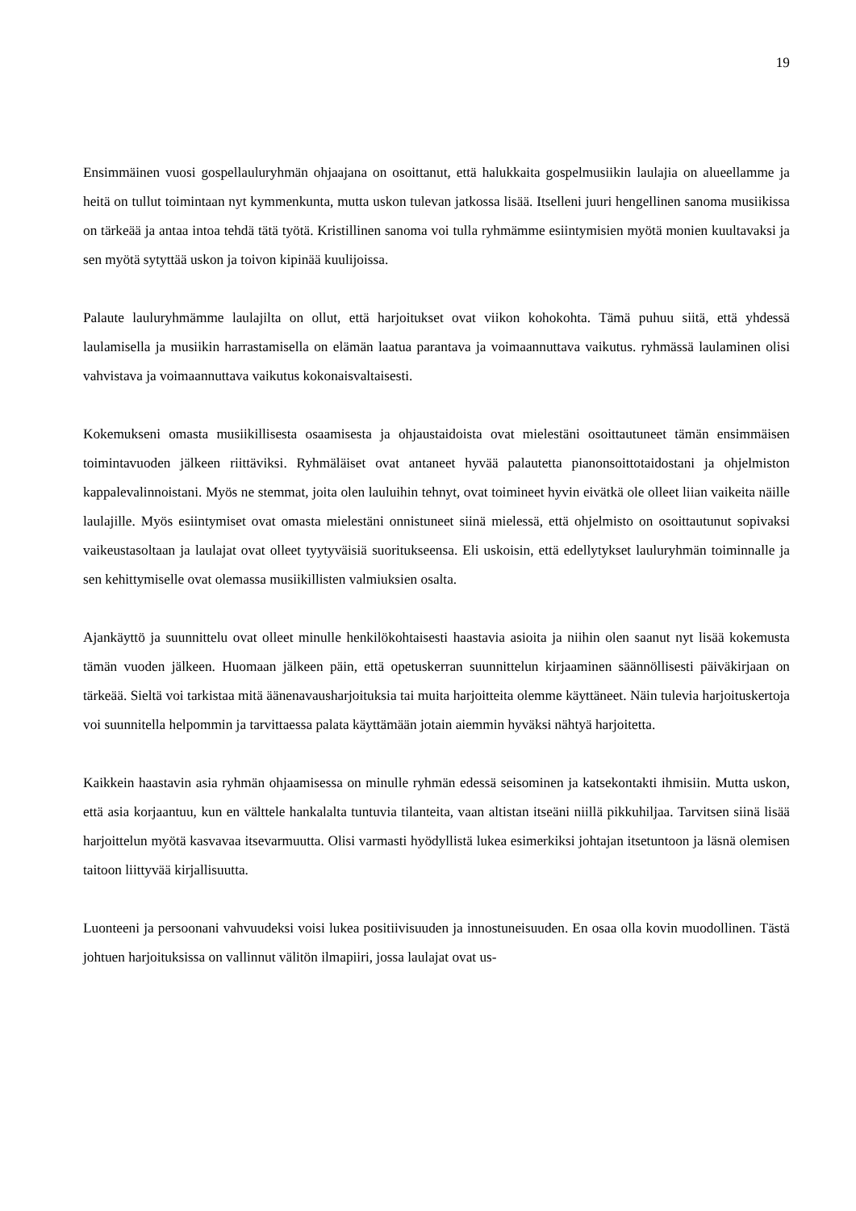19
Ensimmäinen vuosi gospellauluryhmän ohjaajana on osoittanut, että halukkaita gospelmusiikin laulajia on alueellamme ja heitä on tullut toimintaan nyt kymmenkunta, mutta uskon tulevan jatkossa lisää. Itselleni juuri hengellinen sanoma musiikissa on tärkeää ja antaa intoa tehdä tätä työtä. Kristillinen sanoma voi tulla ryhmämme esiintymisien myötä monien kuultavaksi ja sen myötä sytyttää uskon ja toivon kipinää kuulijoissa.
Palaute lauluryhmämme laulajilta on ollut, että harjoitukset ovat viikon kohokohta. Tämä puhuu siitä, että yhdessä laulamisella ja musiikin harrastamisella on elämän laatua parantava ja voimaannuttava vaikutus. ryhmässä laulaminen olisi vahvistava ja voimaannuttava vaikutus kokonaisvaltaisesti.
Kokemukseni omasta musiikillisesta osaamisesta ja ohjaustaidoista ovat mielestäni osoittautuneet tämän ensimmäisen toimintavuoden jälkeen riittäviksi. Ryhmäläiset ovat antaneet hyvää palautetta pianonsoittotaidostani ja ohjelmiston kappalevalinnoistani. Myös ne stemmat, joita olen lauluihin tehnyt, ovat toimineet hyvin eivätkä ole olleet liian vaikeita näille laulajille. Myös esiintymiset ovat omasta mielestäni onnistuneet siinä mielessä, että ohjelmisto on osoittautunut sopivaksi vaikeustasoltaan ja laulajat ovat olleet tyytyväisiä suoritukseensa. Eli uskoisin, että edellytykset lauluryhmän toiminnalle ja sen kehittymiselle ovat olemassa musiikillisten valmiuksien osalta.
Ajankäyttö ja suunnittelu ovat olleet minulle henkilökohtaisesti haastavia asioita ja niihin olen saanut nyt lisää kokemusta tämän vuoden jälkeen. Huomaan jälkeen päin, että opetuskerran suunnittelun kirjaaminen säännöllisesti päiväkirjaan on tärkeää. Sieltä voi tarkistaa mitä äänenavausharjoituksia tai muita harjoitteita olemme käyttäneet. Näin tulevia harjoituskertoja voi suunnitella helpommin ja tarvittaessa palata käyttämään jotain aiemmin hyväksi nähtyä harjoitetta.
Kaikkein haastavin asia ryhmän ohjaamisessa on minulle ryhmän edessä seisominen ja katsekontakti ihmisiin. Mutta uskon, että asia korjaantuu, kun en välttele hankalalta tuntuvia tilanteita, vaan altistan itseäni niillä pikkuhiljaa. Tarvitsen siinä lisää harjoittelun myötä kasvavaa itsevarmuutta. Olisi varmasti hyödyllistä lukea esimerkiksi johtajan itsetuntoon ja läsnä olemisen taitoon liittyvää kirjallisuutta.
Luonteeni ja persoonani vahvuudeksi voisi lukea positiivisuuden ja innostuneisuuden. En osaa olla kovin muodollinen. Tästä johtuen harjoituksissa on vallinnut välitön ilmapiiri, jossa laulajat ovat us-